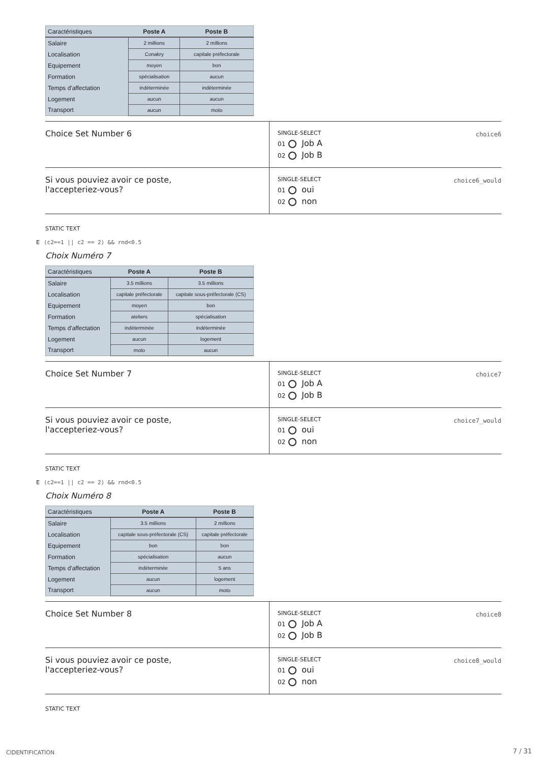| Caractéristiques | Poste A | Poste B |
| --- | --- | --- |
| Salaire | 2 millions | 2 millions |
| Localisation | Conakry | capitale préfectorale |
| Equipement | moyen | bon |
| Formation | spécialisation | aucun |
| Temps d'affectation | indéterminée | indéterminée |
| Logement | aucun | aucun |
| Transport | aucun | moto |
Choice Set Number 6
SINGLE-SELECT choice6
01 Job A
02 Job B
Si vous pouviez avoir ce poste, l'accepteriez-vous?
SINGLE-SELECT choice6_would
01 oui
02 non
STATIC TEXT
E (c2==1 || c2 == 2) && rnd<0.5
Choix Numéro 7
| Caractéristiques | Poste A | Poste B |
| --- | --- | --- |
| Salaire | 3.5 millions | 3.5 millions |
| Localisation | capitale préfectorale | capitale sous-préfectorale (CS) |
| Equipement | moyen | bon |
| Formation | ateliers | spécialisation |
| Temps d'affectation | indéterminée | indéterminée |
| Logement | aucun | logement |
| Transport | moto | aucun |
Choice Set Number 7
SINGLE-SELECT choice7
01 Job A
02 Job B
Si vous pouviez avoir ce poste, l'accepteriez-vous?
SINGLE-SELECT choice7_would
01 oui
02 non
STATIC TEXT
E (c2==1 || c2 == 2) && rnd<0.5
Choix Numéro 8
| Caractéristiques | Poste A | Poste B |
| --- | --- | --- |
| Salaire | 3.5 millions | 2 millions |
| Localisation | capitale sous-préfectorale (CS) | capitale préfectorale |
| Equipement | bon | bon |
| Formation | spécialisation | aucun |
| Temps d'affectation | indéterminée | 5 ans |
| Logement | aucun | logement |
| Transport | aucun | moto |
Choice Set Number 8
SINGLE-SELECT choice8
01 Job A
02 Job B
Si vous pouviez avoir ce poste, l'accepteriez-vous?
SINGLE-SELECT choice8_would
01 oui
02 non
STATIC TEXT
CIDENTIFICATION 7 / 31